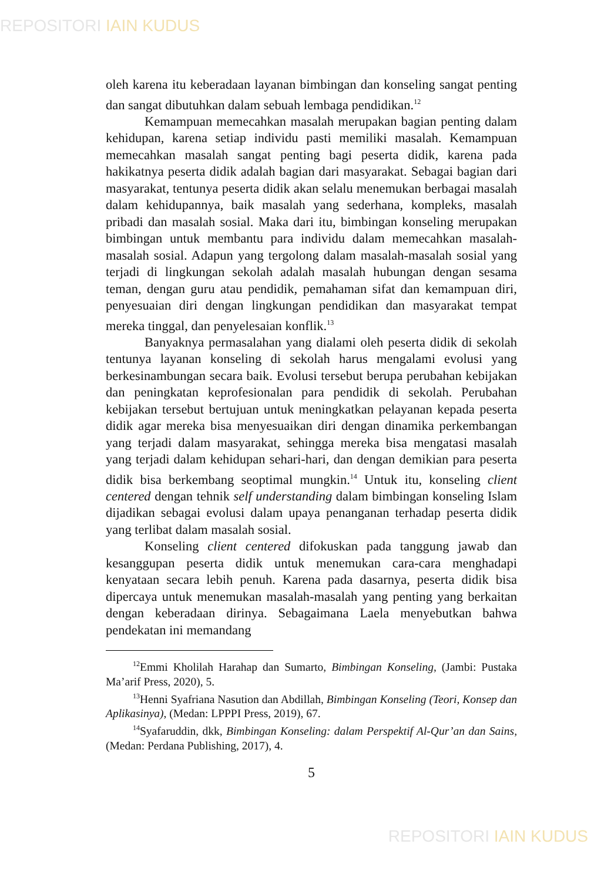REPOSITORI IAIN KUDUS
oleh karena itu keberadaan layanan bimbingan dan konseling sangat penting dan sangat dibutuhkan dalam sebuah lembaga pendidikan.<sup>12</sup>
Kemampuan memecahkan masalah merupakan bagian penting dalam kehidupan, karena setiap individu pasti memiliki masalah. Kemampuan memecahkan masalah sangat penting bagi peserta didik, karena pada hakikatnya peserta didik adalah bagian dari masyarakat. Sebagai bagian dari masyarakat, tentunya peserta didik akan selalu menemukan berbagai masalah dalam kehidupannya, baik masalah yang sederhana, kompleks, masalah pribadi dan masalah sosial. Maka dari itu, bimbingan konseling merupakan bimbingan untuk membantu para individu dalam memecahkan masalah-masalah sosial. Adapun yang tergolong dalam masalah-masalah sosial yang terjadi di lingkungan sekolah adalah masalah hubungan dengan sesama teman, dengan guru atau pendidik, pemahaman sifat dan kemampuan diri, penyesuaian diri dengan lingkungan pendidikan dan masyarakat tempat mereka tinggal, dan penyelesaian konflik.<sup>13</sup>
Banyaknya permasalahan yang dialami oleh peserta didik di sekolah tentunya layanan konseling di sekolah harus mengalami evolusi yang berkesinambungan secara baik. Evolusi tersebut berupa perubahan kebijakan dan peningkatan keprofesionalan para pendidik di sekolah. Perubahan kebijakan tersebut bertujuan untuk meningkatkan pelayanan kepada peserta didik agar mereka bisa menyesuaikan diri dengan dinamika perkembangan yang terjadi dalam masyarakat, sehingga mereka bisa mengatasi masalah yang terjadi dalam kehidupan sehari-hari, dan dengan demikian para peserta didik bisa berkembang seoptimal mungkin.<sup>14</sup> Untuk itu, konseling client centered dengan tehnik self understanding dalam bimbingan konseling Islam dijadikan sebagai evolusi dalam upaya penanganan terhadap peserta didik yang terlibat dalam masalah sosial.
Konseling client centered difokuskan pada tanggung jawab dan kesanggupan peserta didik untuk menemukan cara-cara menghadapi kenyataan secara lebih penuh. Karena pada dasarnya, peserta didik bisa dipercaya untuk menemukan masalah-masalah yang penting yang berkaitan dengan keberadaan dirinya. Sebagaimana Laela menyebutkan bahwa pendekatan ini memandang
<sup>12</sup> Emmi Kholilah Harahap dan Sumarto, Bimbingan Konseling, (Jambi: Pustaka Ma’arif Press, 2020), 5.
<sup>13</sup> Henni Syafriana Nasution dan Abdillah, Bimbingan Konseling (Teori, Konsep dan Aplikasinya), (Medan: LPPPI Press, 2019), 67.
<sup>14</sup> Syafaruddin, dkk, Bimbingan Konseling: dalam Perspektif Al-Qur’an dan Sains, (Medan: Perdana Publishing, 2017), 4.
5
REPOSITORI IAIN KUDUS